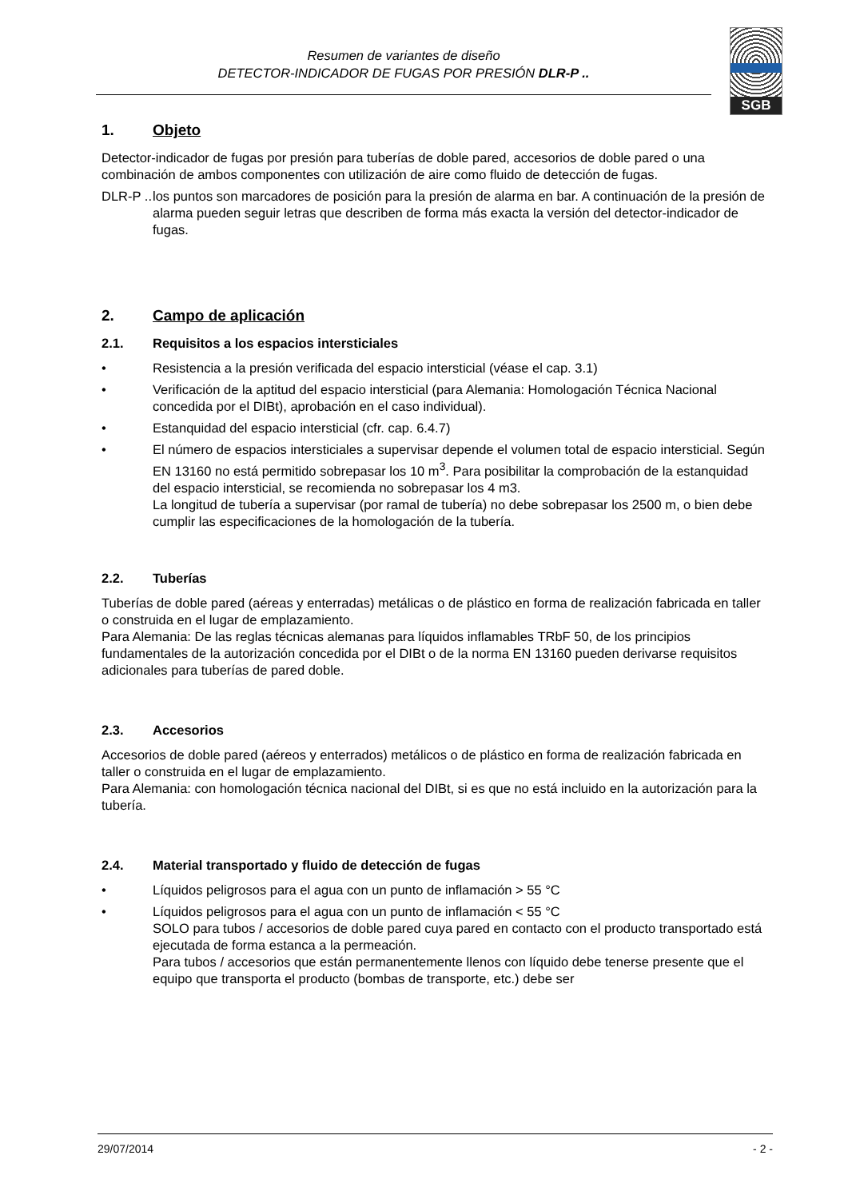Resumen de variantes de diseño
DETECTOR-INDICADOR DE FUGAS POR PRESIÓN DLR-P ..
SGB
1. Objeto
Detector-indicador de fugas por presión para tuberías de doble pared, accesorios de doble pared o una combinación de ambos componentes con utilización de aire como fluido de detección de fugas.
DLR-P .. los puntos son marcadores de posición para la presión de alarma en bar. A continuación de la presión de alarma pueden seguir letras que describen de forma más exacta la versión del detector-indicador de fugas.
2. Campo de aplicación
2.1. Requisitos a los espacios intersticiales
• Resistencia a la presión verificada del espacio intersticial (véase el cap. 3.1)
• Verificación de la aptitud del espacio intersticial (para Alemania: Homologación Técnica Nacional concedida por el DIBt), aprobación en el caso individual).
• Estanquidad del espacio intersticial (cfr. cap. 6.4.7)
• El número de espacios intersticiales a supervisar depende el volumen total de espacio intersticial. Según EN 13160 no está permitido sobrepasar los 10 m<sup>3</sup>. Para posibilitar la comprobación de la estanquidad del espacio intersticial, se recomienda no sobrepasar los 4 m3.
La longitud de tubería a supervisar (por ramal de tubería) no debe sobrepasar los 2500 m, o bien debe cumplir las especificaciones de la homologación de la tubería.
2.2. Tuberías
Tuberías de doble pared (aéreas y enterradas) metálicas o de plástico en forma de realización fabricada en taller o construida en el lugar de emplazamiento.
Para Alemania: De las reglas técnicas alemanas para líquidos inflamables TRbF 50, de los principios fundamentales de la autorización concedida por el DIBt o de la norma EN 13160 pueden derivarse requisitos adicionales para tuberías de pared doble.
2.3. Accesorios
Accesorios de doble pared (aéreos y enterrados) metálicos o de plástico en forma de realización fabricada en taller o construida en el lugar de emplazamiento.
Para Alemania: con homologación técnica nacional del DIBt, si es que no está incluido en la autorización para la tubería.
2.4. Material transportado y fluido de detección de fugas
• Líquidos peligrosos para el agua con un punto de inflamación > 55 °C
• Líquidos peligrosos para el agua con un punto de inflamación < 55 °C
SOLO para tubos / accesorios de doble pared cuya pared en contacto con el producto transportado está ejecutada de forma estanca a la permeación.
Para tubos / accesorios que están permanentemente llenos con líquido debe tenerse presente que el equipo que transporta el producto (bombas de transporte, etc.) debe ser
29/07/2014 - 2 -